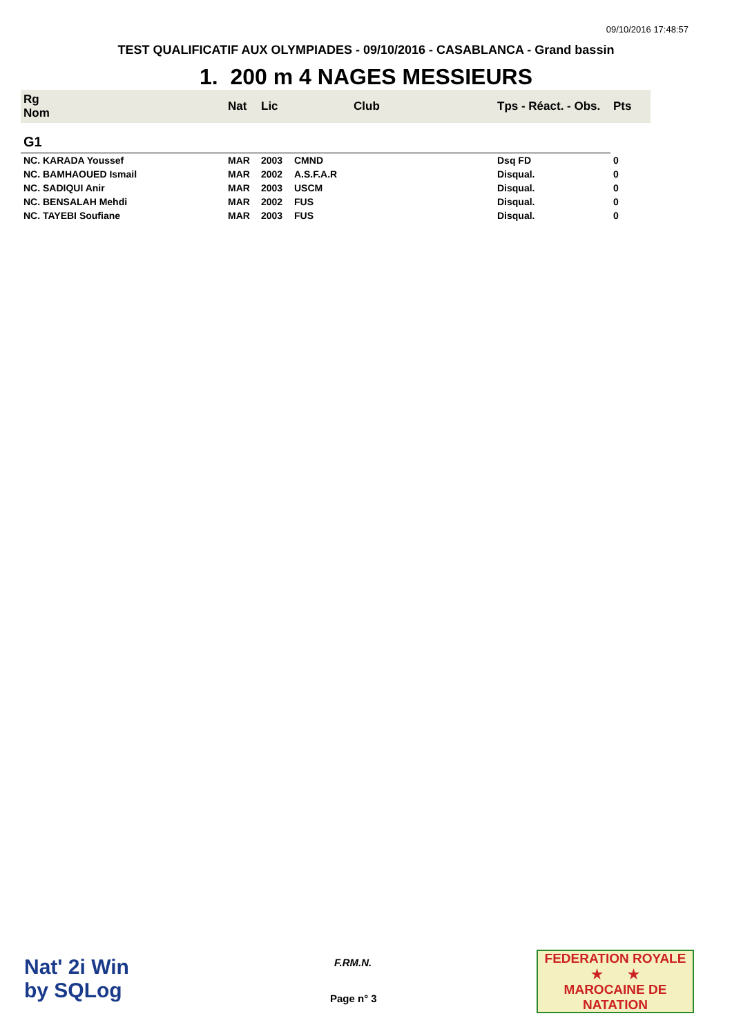09/10/2016 17:48:57
TEST QUALIFICATIF AUX OLYMPIADES - 09/10/2016 - CASABLANCA - Grand bassin
1. 200 m 4 NAGES MESSIEURS
| Rg Nom | | Nat | Lic | Club | Tps - Réact. - Obs. | Pts |
| --- | --- | --- | --- | --- | --- | --- |
| G1 | | | | | | |
| NC. KARADA Youssef | | MAR | 2003 | CMND | Dsq FD | 0 |
| NC. BAMHAOUED Ismail | | MAR | 2002 | A.S.F.A.R | Disqual. | 0 |
| NC. SADIQUI Anir | | MAR | 2003 | USCM | Disqual. | 0 |
| NC. BENSALAH Mehdi | | MAR | 2002 | FUS | Disqual. | 0 |
| NC. TAYEBI Soufiane | | MAR | 2003 | FUS | Disqual. | 0 |
Nat' 2i Win
by SQLog
F.RM.N.
Page n° 3
FEDERATION ROYALE
★ ★
MAROCAINE DE NATATION